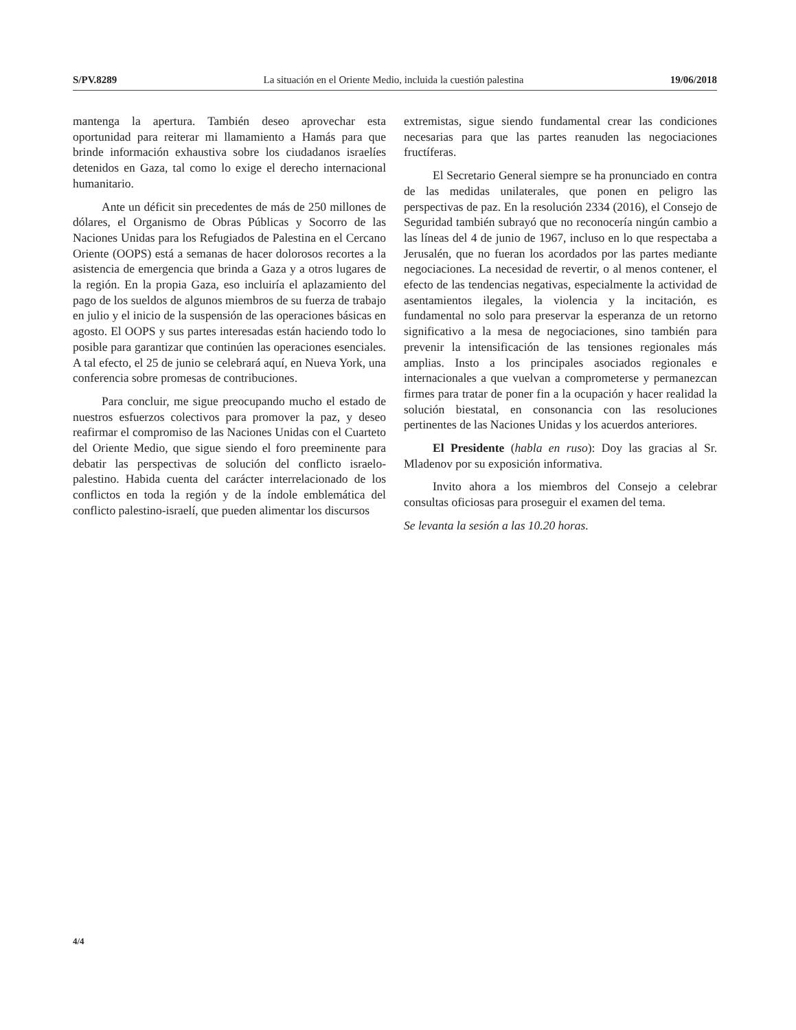S/PV.8289 La situación en el Oriente Medio, incluida la cuestión palestina 19/06/2018
mantenga la apertura. También deseo aprovechar esta oportunidad para reiterar mi llamamiento a Hamás para que brinde información exhaustiva sobre los ciudadanos israelíes detenidos en Gaza, tal como lo exige el derecho internacional humanitario.
Ante un déficit sin precedentes de más de 250 millones de dólares, el Organismo de Obras Públicas y Socorro de las Naciones Unidas para los Refugiados de Palestina en el Cercano Oriente (OOPS) está a semanas de hacer dolorosos recortes a la asistencia de emergencia que brinda a Gaza y a otros lugares de la región. En la propia Gaza, eso incluiría el aplazamiento del pago de los sueldos de algunos miembros de su fuerza de trabajo en julio y el inicio de la suspensión de las operaciones básicas en agosto. El OOPS y sus partes interesadas están haciendo todo lo posible para garantizar que continúen las operaciones esenciales. A tal efecto, el 25 de junio se celebrará aquí, en Nueva York, una conferencia sobre promesas de contribuciones.
Para concluir, me sigue preocupando mucho el estado de nuestros esfuerzos colectivos para promover la paz, y deseo reafirmar el compromiso de las Naciones Unidas con el Cuarteto del Oriente Medio, que sigue siendo el foro preeminente para debatir las perspectivas de solución del conflicto israelo-palestino. Habida cuenta del carácter interrelacionado de los conflictos en toda la región y de la índole emblemática del conflicto palestino-israelí, que pueden alimentar los discursos
extremistas, sigue siendo fundamental crear las condiciones necesarias para que las partes reanuden las negociaciones fructíferas.
El Secretario General siempre se ha pronunciado en contra de las medidas unilaterales, que ponen en peligro las perspectivas de paz. En la resolución 2334 (2016), el Consejo de Seguridad también subrayó que no reconocería ningún cambio a las líneas del 4 de junio de 1967, incluso en lo que respectaba a Jerusalén, que no fueran los acordados por las partes mediante negociaciones. La necesidad de revertir, o al menos contener, el efecto de las tendencias negativas, especialmente la actividad de asentamientos ilegales, la violencia y la incitación, es fundamental no solo para preservar la esperanza de un retorno significativo a la mesa de negociaciones, sino también para prevenir la intensificación de las tensiones regionales más amplias. Insto a los principales asociados regionales e internacionales a que vuelvan a comprometerse y permanezcan firmes para tratar de poner fin a la ocupación y hacer realidad la solución biestatal, en consonancia con las resoluciones pertinentes de las Naciones Unidas y los acuerdos anteriores.
El Presidente (habla en ruso): Doy las gracias al Sr. Mladenov por su exposición informativa.
Invito ahora a los miembros del Consejo a celebrar consultas oficiosas para proseguir el examen del tema.
Se levanta la sesión a las 10.20 horas.
4/4